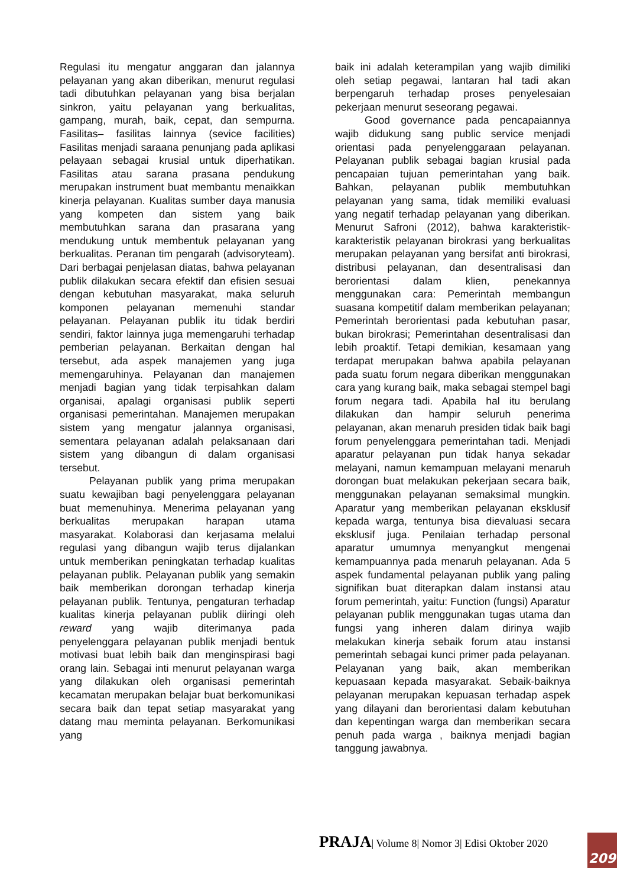Regulasi itu mengatur anggaran dan jalannya pelayanan yang akan diberikan, menurut regulasi tadi dibutuhkan pelayanan yang bisa berjalan sinkron, yaitu pelayanan yang berkualitas, gampang, murah, baik, cepat, dan sempurna. Fasilitas– fasilitas lainnya (sevice facilities) Fasilitas menjadi saraana penunjang pada aplikasi pelayaan sebagai krusial untuk diperhatikan. Fasilitas atau sarana prasana pendukung merupakan instrument buat membantu menaikkan kinerja pelayanan. Kualitas sumber daya manusia yang kompeten dan sistem yang baik membutuhkan sarana dan prasarana yang mendukung untuk membentuk pelayanan yang berkualitas. Peranan tim pengarah (advisoryteam). Dari berbagai penjelasan diatas, bahwa pelayanan publik dilakukan secara efektif dan efisien sesuai dengan kebutuhan masyarakat, maka seluruh komponen pelayanan memenuhi standar pelayanan. Pelayanan publik itu tidak berdiri sendiri, faktor lainnya juga memengaruhi terhadap pemberian pelayanan. Berkaitan dengan hal tersebut, ada aspek manajemen yang juga memengaruhinya. Pelayanan dan manajemen menjadi bagian yang tidak terpisahkan dalam organisai, apalagi organisasi publik seperti organisasi pemerintahan. Manajemen merupakan sistem yang mengatur jalannya organisasi, sementara pelayanan adalah pelaksanaan dari sistem yang dibangun di dalam organisasi tersebut.
Pelayanan publik yang prima merupakan suatu kewajiban bagi penyelenggara pelayanan buat memenuhinya. Menerima pelayanan yang berkualitas merupakan harapan utama masyarakat. Kolaborasi dan kerjasama melalui regulasi yang dibangun wajib terus dijalankan untuk memberikan peningkatan terhadap kualitas pelayanan publik. Pelayanan publik yang semakin baik memberikan dorongan terhadap kinerja pelayanan publik. Tentunya, pengaturan terhadap kualitas kinerja pelayanan publik diiringi oleh reward yang wajib diterimanya pada penyelenggara pelayanan publik menjadi bentuk motivasi buat lebih baik dan menginspirasi bagi orang lain. Sebagai inti menurut pelayanan warga yang dilakukan oleh organisasi pemerintah kecamatan merupakan belajar buat berkomunikasi secara baik dan tepat setiap masyarakat yang datang mau meminta pelayanan. Berkomunikasi yang
baik ini adalah keterampilan yang wajib dimiliki oleh setiap pegawai, lantaran hal tadi akan berpengaruh terhadap proses penyelesaian pekerjaan menurut seseorang pegawai.
Good governance pada pencapaiannya wajib didukung sang public service menjadi orientasi pada penyelenggaraan pelayanan. Pelayanan publik sebagai bagian krusial pada pencapaian tujuan pemerintahan yang baik. Bahkan, pelayanan publik membutuhkan pelayanan yang sama, tidak memiliki evaluasi yang negatif terhadap pelayanan yang diberikan. Menurut Safroni (2012), bahwa karakteristik-karakteristik pelayanan birokrasi yang berkualitas merupakan pelayanan yang bersifat anti birokrasi, distribusi pelayanan, dan desentralisasi dan berorientasi dalam klien, penekannya menggunakan cara: Pemerintah membangun suasana kompetitif dalam memberikan pelayanan; Pemerintah berorientasi pada kebutuhan pasar, bukan birokrasi; Pemerintahan desentralisasi dan lebih proaktif. Tetapi demikian, kesamaan yang terdapat merupakan bahwa apabila pelayanan pada suatu forum negara diberikan menggunakan cara yang kurang baik, maka sebagai stempel bagi forum negara tadi. Apabila hal itu berulang dilakukan dan hampir seluruh penerima pelayanan, akan menaruh presiden tidak baik bagi forum penyelenggara pemerintahan tadi. Menjadi aparatur pelayanan pun tidak hanya sekadar melayani, namun kemampuan melayani menaruh dorongan buat melakukan pekerjaan secara baik, menggunakan pelayanan semaksimal mungkin. Aparatur yang memberikan pelayanan eksklusif kepada warga, tentunya bisa dievaluasi secara eksklusif juga. Penilaian terhadap personal aparatur umumnya menyangkut mengenai kemampuannya pada menaruh pelayanan. Ada 5 aspek fundamental pelayanan publik yang paling signifikan buat diterapkan dalam instansi atau forum pemerintah, yaitu: Function (fungsi) Aparatur pelayanan publik menggunakan tugas utama dan fungsi yang inheren dalam dirinya wajib melakukan kinerja sebaik forum atau instansi pemerintah sebagai kunci primer pada pelayanan. Pelayanan yang baik, akan memberikan kepuasaan kepada masyarakat. Sebaik-baiknya pelayanan merupakan kepuasan terhadap aspek yang dilayani dan berorientasi dalam kebutuhan dan kepentingan warga dan memberikan secara penuh pada warga , baiknya menjadi bagian tanggung jawabnya.
PRAJA| Volume 8| Nomor 3| Edisi Oktober 2020
209